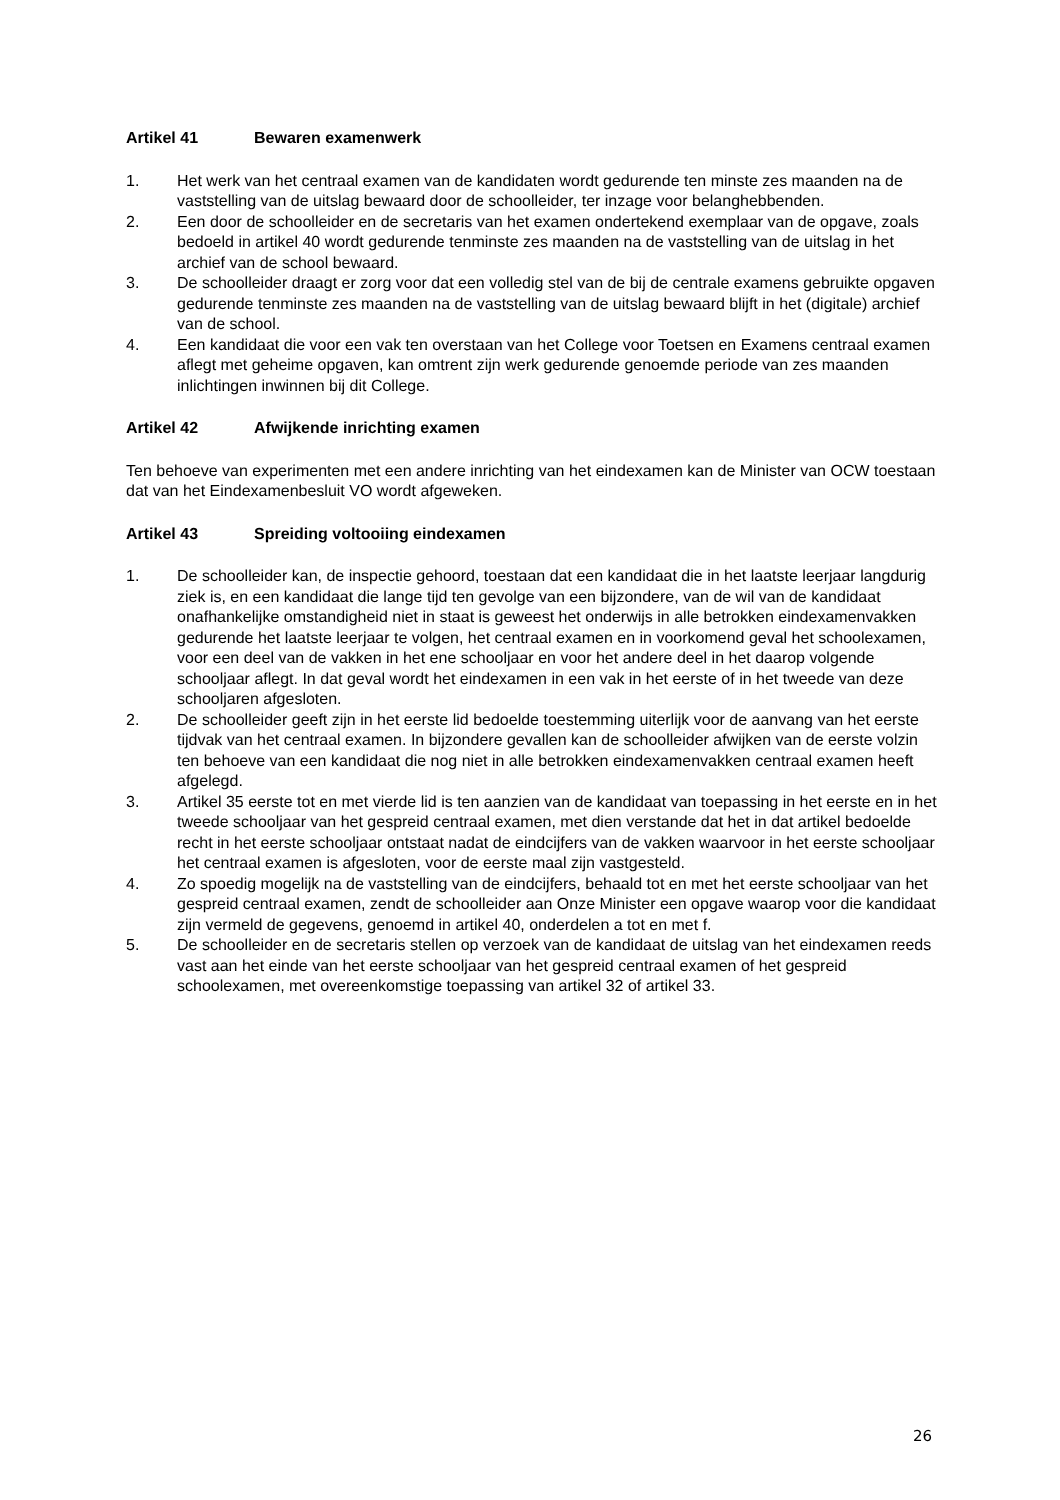Artikel 41 Bewaren examenwerk
1. Het werk van het centraal examen van de kandidaten wordt gedurende ten minste zes maanden na de vaststelling van de uitslag bewaard door de schoolleider, ter inzage voor belanghebbenden.
2. Een door de schoolleider en de secretaris van het examen ondertekend exemplaar van de opgave, zoals bedoeld in artikel 40 wordt gedurende tenminste zes maanden na de vaststelling van de uitslag in het archief van de school bewaard.
3. De schoolleider draagt er zorg voor dat een volledig stel van de bij de centrale examens gebruikte opgaven gedurende tenminste zes maanden na de vaststelling van de uitslag bewaard blijft in het (digitale) archief van de school.
4. Een kandidaat die voor een vak ten overstaan van het College voor Toetsen en Examens centraal examen aflegt met geheime opgaven, kan omtrent zijn werk gedurende genoemde periode van zes maanden inlichtingen inwinnen bij dit College.
Artikel 42 Afwijkende inrichting examen
Ten behoeve van experimenten met een andere inrichting van het eindexamen kan de Minister van OCW toestaan dat van het Eindexamenbesluit VO wordt afgeweken.
Artikel 43 Spreiding voltooiing eindexamen
1. De schoolleider kan, de inspectie gehoord, toestaan dat een kandidaat die in het laatste leerjaar langdurig ziek is, en een kandidaat die lange tijd ten gevolge van een bijzondere, van de wil van de kandidaat onafhankelijke omstandigheid niet in staat is geweest het onderwijs in alle betrokken eindexamenvakken gedurende het laatste leerjaar te volgen, het centraal examen en in voorkomend geval het schoolexamen, voor een deel van de vakken in het ene schooljaar en voor het andere deel in het daarop volgende schooljaar aflegt. In dat geval wordt het eindexamen in een vak in het eerste of in het tweede van deze schooljaren afgesloten.
2. De schoolleider geeft zijn in het eerste lid bedoelde toestemming uiterlijk voor de aanvang van het eerste tijdvak van het centraal examen. In bijzondere gevallen kan de schoolleider afwijken van de eerste volzin ten behoeve van een kandidaat die nog niet in alle betrokken eindexamenvakken centraal examen heeft afgelegd.
3. Artikel 35 eerste tot en met vierde lid is ten aanzien van de kandidaat van toepassing in het eerste en in het tweede schooljaar van het gespreid centraal examen, met dien verstande dat het in dat artikel bedoelde recht in het eerste schooljaar ontstaat nadat de eindcijfers van de vakken waarvoor in het eerste schooljaar het centraal examen is afgesloten, voor de eerste maal zijn vastgesteld.
4. Zo spoedig mogelijk na de vaststelling van de eindcijfers, behaald tot en met het eerste schooljaar van het gespreid centraal examen, zendt de schoolleider aan Onze Minister een opgave waarop voor die kandidaat zijn vermeld de gegevens, genoemd in artikel 40, onderdelen a tot en met f.
5. De schoolleider en de secretaris stellen op verzoek van de kandidaat de uitslag van het eindexamen reeds vast aan het einde van het eerste schooljaar van het gespreid centraal examen of het gespreid schoolexamen, met overeenkomstige toepassing van artikel 32 of artikel 33.
26